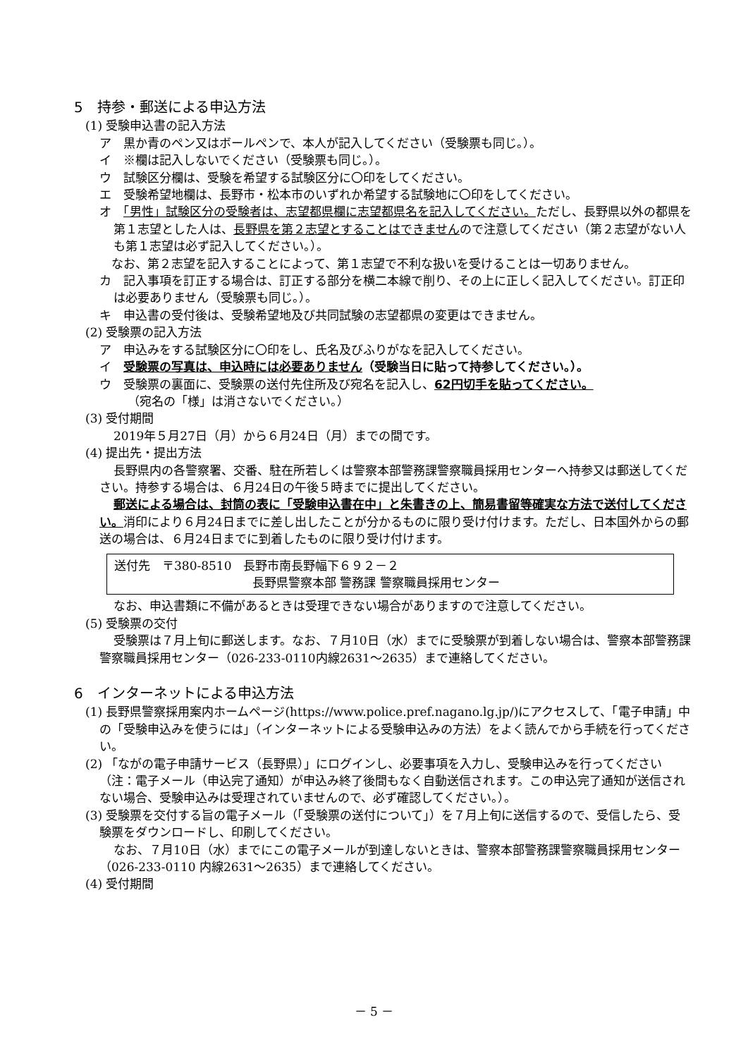5　持参・郵送による申込方法
(1) 受験申込書の記入方法
ア　黒か青のペン又はボールペンで、本人が記入してください（受験票も同じ。）。
イ　※欄は記入しないでください（受験票も同じ。）。
ウ　試験区分欄は、受験を希望する試験区分に〇印をしてください。
エ　受験希望地欄は、長野市・松本市のいずれか希望する試験地に〇印をしてください。
オ　「男性」試験区分の受験者は、志望都県欄に志望都県名を記入してください。ただし、長野県以外の都県を第１志望とした人は、長野県を第２志望とすることはできませんので注意してください（第２志望がない人も第１志望は必ず記入してください。）。
　なお、第２志望を記入することによって、第１志望で不利な扱いを受けることは一切ありません。
カ　記入事項を訂正する場合は、訂正する部分を横二本線で削り、その上に正しく記入してください。訂正印は必要ありません（受験票も同じ。）。
キ　申込書の受付後は、受験希望地及び共同試験の志望都県の変更はできません。
(2) 受験票の記入方法
ア　申込みをする試験区分に〇印をし、氏名及びふりがなを記入してください。
イ　受験票の写真は、申込時には必要ありません（受験当日に貼って持参してください。）。
ウ　受験票の裏面に、受験票の送付先住所及び宛名を記入し、62円切手を貼ってください。
（宛名の「様」は消さないでください。）
(3) 受付期間
2019年５月27日（月）から６月24日（月）までの間です。
(4) 提出先・提出方法
長野県内の各警察署、交番、駐在所若しくは警察本部警務課警察職員採用センターへ持参又は郵送してください。持参する場合は、６月24日の午後５時までに提出してください。
郵送による場合は、封筒の表に「受験申込書在中」と朱書きの上、簡易書留等確実な方法で送付してください。消印により６月24日までに差し出したことが分かるものに限り受け付けます。ただし、日本国外からの郵送の場合は、６月24日までに到着したものに限り受け付けます。
送付先　〒380-8510　長野市南長野幅下６９２－２
長野県警察本部 警務課 警察職員採用センター
なお、申込書類に不備があるときは受理できない場合がありますので注意してください。
(5) 受験票の交付
受験票は７月上旬に郵送します。なお、７月10日（水）までに受験票が到着しない場合は、警察本部警務課警察職員採用センター（026-233-0110内線2631～2635）まで連絡してください。
6　インターネットによる申込方法
(1) 長野県警察採用案内ホームページ(https://www.police.pref.nagano.lg.jp/)にアクセスして、「電子申請」中の「受験申込みを使うには」（インターネットによる受験申込みの方法）をよく読んでから手続を行ってください。
(2) 「ながの電子申請サービス（長野県）」にログインし、必要事項を入力し、受験申込みを行ってください（注：電子メール（申込完了通知）が申込み終了後間もなく自動送信されます。この申込完了通知が送信されない場合、受験申込みは受理されていませんので、必ず確認してください。）。
(3) 受験票を交付する旨の電子メール（「受験票の送付について」）を７月上旬に送信するので、受信したら、受験票をダウンロードし、印刷してください。
なお、７月10日（水）までにこの電子メールが到達しないときは、警察本部警務課警察職員採用センター（026-233-0110 内線2631～2635）まで連絡してください。
(4) 受付期間
－ 5 －